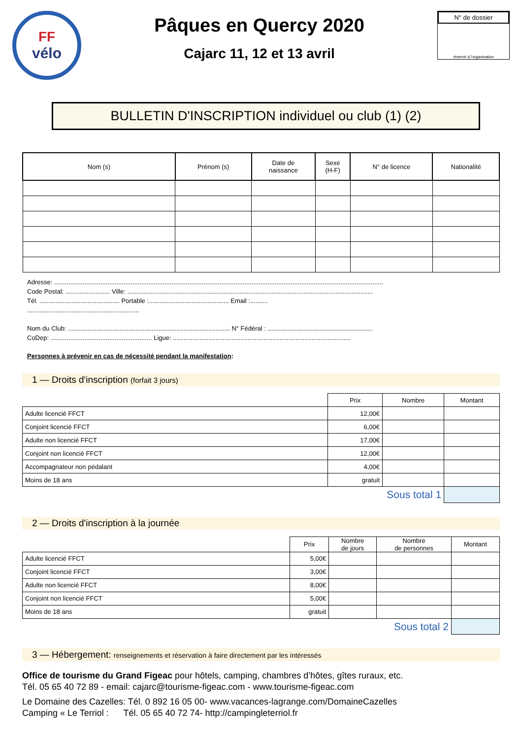FF
vélo
Pâques en Quercy 2020
Cajarc 11, 12 et 13 avril
N° de dossier
réservé à l'organisation
BULLETIN D'INSCRIPTION individuel ou club (1) (2)
| Nom (s) | Prénom (s) | Date de naissance | Sexe (H-F) | N° de licence | Nationalité |
| --- | --- | --- | --- | --- | --- |
Adresse: .........................................................................................................................................................................................
Code Postal: ......................... Ville: ..........................................................................................................................................
Tél. ............................................. Portable :............................................. Email :..........
...............................................................
Nom du Club: ........................................................................................... N° Fédéral : ...........................................................
CoDep: ......................................................... Ligue: ....................................................................................................
Personnes à prévenir en cas de nécessité pendant la manifestation:
1 — Droits d'inscription (forfait 3 jours)
| | Prix | Nombre | Montant |
| Adulte licencié FFCT | 12,00€ | | |
| Conjoint licencié FFCT | 6,00€ | | |
| Adulte non licencié FFCT | 17,00€ | | |
| Conjoint non licencié FFCT | 12,00€ | | |
| Accompagnateur non pédalant | 4,00€ | | |
| Moins de 18 ans | gratuit | | |
| | Sous total 1 | | |
2 — Droits d'inscription à la journée
| | Prix | Nombre de jours | Nombre de personnes | Montant |
| Adulte licencié FFCT | 5,00€ | | | |
| Conjoint licencié FFCT | 3,00€ | | | |
| Adulte non licencié FFCT | 8,00€ | | | |
| Conjoint non licencié FFCT | 5,00€ | | | |
| Moins de 18 ans | gratuit | | | |
| | Sous total 2 | | | |
3 — Hébergement: renseignements et réservation à faire directement par les intéressés
Office de tourisme du Grand Figeac pour hôtels, camping, chambres d’hôtes, gîtes ruraux, etc.
Tél. 05 65 40 72 89 - email: cajarc@tourisme-figeac.com - www.tourisme-figeac.com
Le Domaine des Cazelles: Tél. 0 892 16 05 00- www.vacances-lagrange.com/DomaineCazelles
Camping « Le Terriol : Tél. 05 65 40 72 74- http://campingleterriol.fr